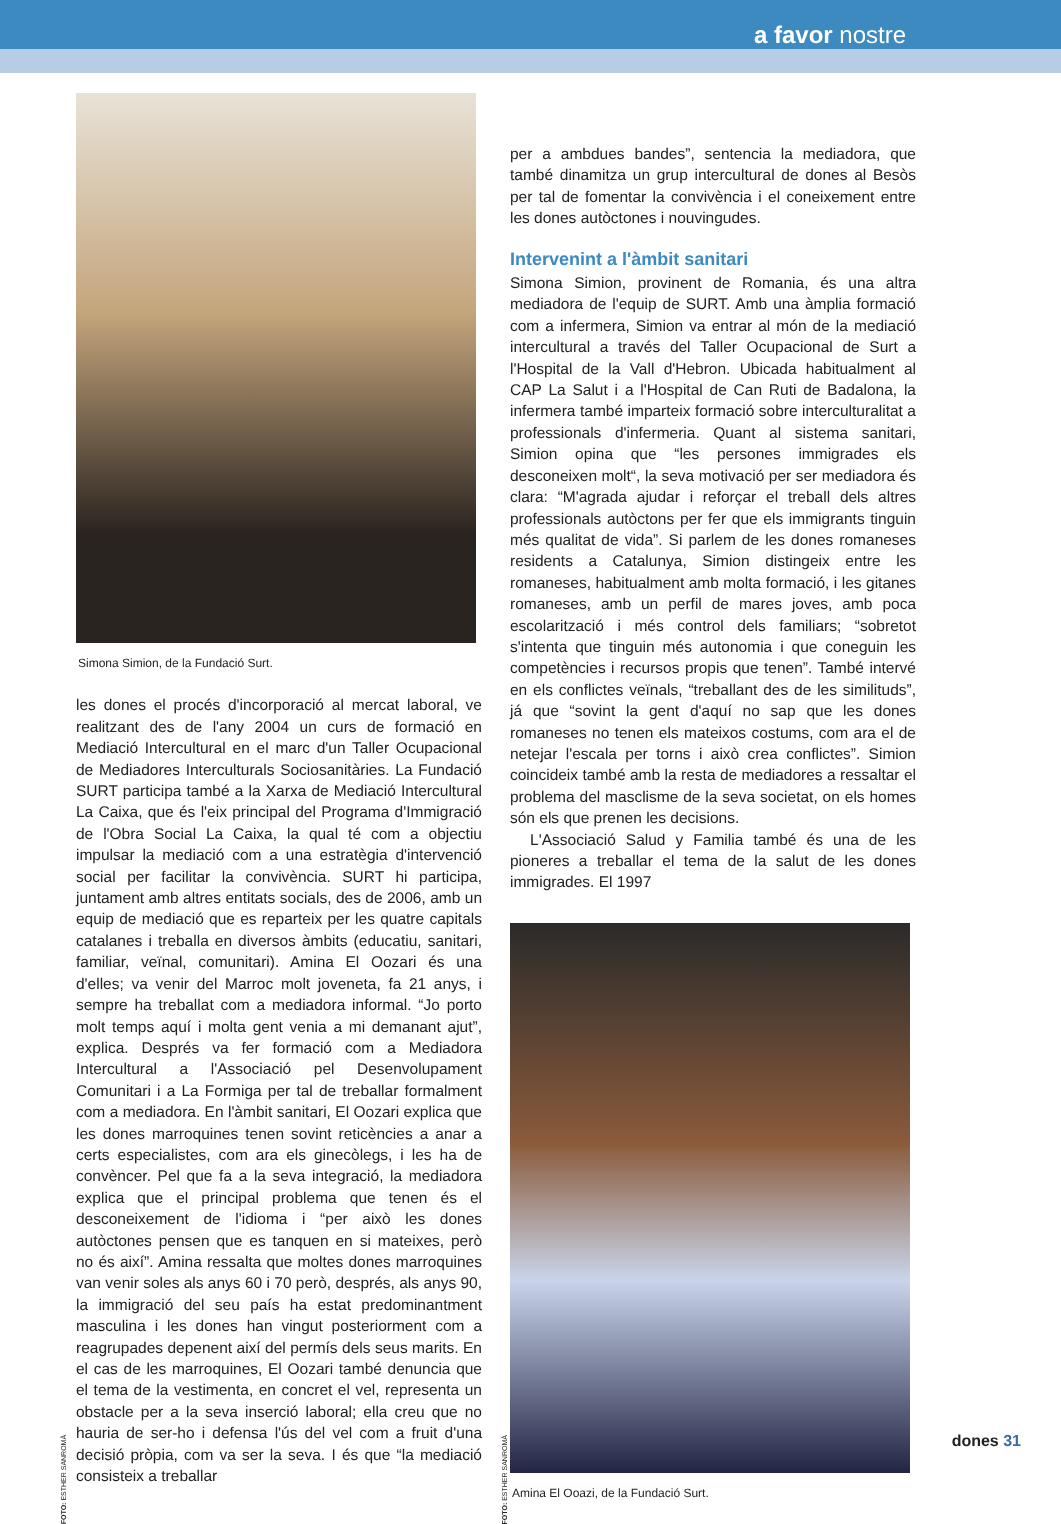a favor nostre
FOTO: ESTHER SANROMÀ
Simona Simion, de la Fundació Surt.
les dones el procés d'incorporació al mercat laboral, ve realitzant des de l'any 2004 un curs de formació en Mediació Intercultural en el marc d'un Taller Ocupacional de Mediadores Interculturals Sociosanitàries. La Fundació SURT participa també a la Xarxa de Mediació Intercultural La Caixa, que és l'eix principal del Programa d'Immigració de l'Obra Social La Caixa, la qual té com a objectiu impulsar la mediació com a una estratègia d'intervenció social per facilitar la convivència. SURT hi participa, juntament amb altres entitats socials, des de 2006, amb un equip de mediació que es reparteix per les quatre capitals catalanes i treballa en diversos àmbits (educatiu, sanitari, familiar, veïnal, comunitari). Amina El Oozari és una d'elles; va venir del Marroc molt joveneta, fa 21 anys, i sempre ha treballat com a mediadora informal. “Jo porto molt temps aquí i molta gent venia a mi demanant ajut”, explica. Després va fer formació com a Mediadora Intercultural a l'Associació pel Desenvolupament Comunitari i a La Formiga per tal de treballar formalment com a mediadora. En l'àmbit sanitari, El Oozari explica que les dones marroquines tenen sovint reticències a anar a certs especialistes, com ara els ginecòlegs, i les ha de convèncer. Pel que fa a la seva integració, la mediadora explica que el principal problema que tenen és el desconeixement de l'idioma i “per això les dones autòctones pensen que es tanquen en si mateixes, però no és així”. Amina ressalta que moltes dones marroquines van venir soles als anys 60 i 70 però, després, als anys 90, la immigració del seu país ha estat predominantment masculina i les dones han vingut posteriorment com a reagrupades depenent així del permís dels seus marits. En el cas de les marroquines, El Oozari també denuncia que el tema de la vestimenta, en concret el vel, representa un obstacle per a la seva inserció laboral; ella creu que no hauria de ser-ho i defensa l'ús del vel com a fruit d'una decisió pròpia, com va ser la seva. I és que “la mediació consisteix a treballar
per a ambdues bandes”, sentencia la mediadora, que també dinamitza un grup intercultural de dones al Besòs per tal de fomentar la convivència i el coneixement entre les dones autòctones i nouvingudes.
Intervenint a l'àmbit sanitari
Simona Simion, provinent de Romania, és una altra mediadora de l'equip de SURT. Amb una àmplia formació com a infermera, Simion va entrar al món de la mediació intercultural a través del Taller Ocupacional de Surt a l'Hospital de la Vall d'Hebron. Ubicada habitualment al CAP La Salut i a l'Hospital de Can Ruti de Badalona, la infermera també imparteix formació sobre interculturalitat a professionals d'infermeria. Quant al sistema sanitari, Simion opina que “les persones immigrades els desconeixen molt“, la seva motivació per ser mediadora és clara: “M'agrada ajudar i reforçar el treball dels altres professionals autòctons per fer que els immigrants tinguin més qualitat de vida”. Si parlem de les dones romaneses residents a Catalunya, Simion distingeix entre les romaneses, habitualment amb molta formació, i les gitanes romaneses, amb un perfil de mares joves, amb poca escolarització i més control dels familiars; “sobretot s'intenta que tinguin més autonomia i que coneguin les competències i recursos propis que tenen”. També intervé en els conflictes veïnals, “treballant des de les similituds”, já que “sovint la gent d'aquí no sap que les dones romaneses no tenen els mateixos costums, com ara el de netejar l'escala per torns i això crea conflictes”. Simion coincideix també amb la resta de mediadores a ressaltar el problema del masclisme de la seva societat, on els homes són els que prenen les decisions.
L'Associació Salud y Familia també és una de les pioneres a treballar el tema de la salut de les dones immigrades. El 1997
FOTO: ESTHER SANROMÀ
Amina El Ooazi, de la Fundació Surt.
dones 31